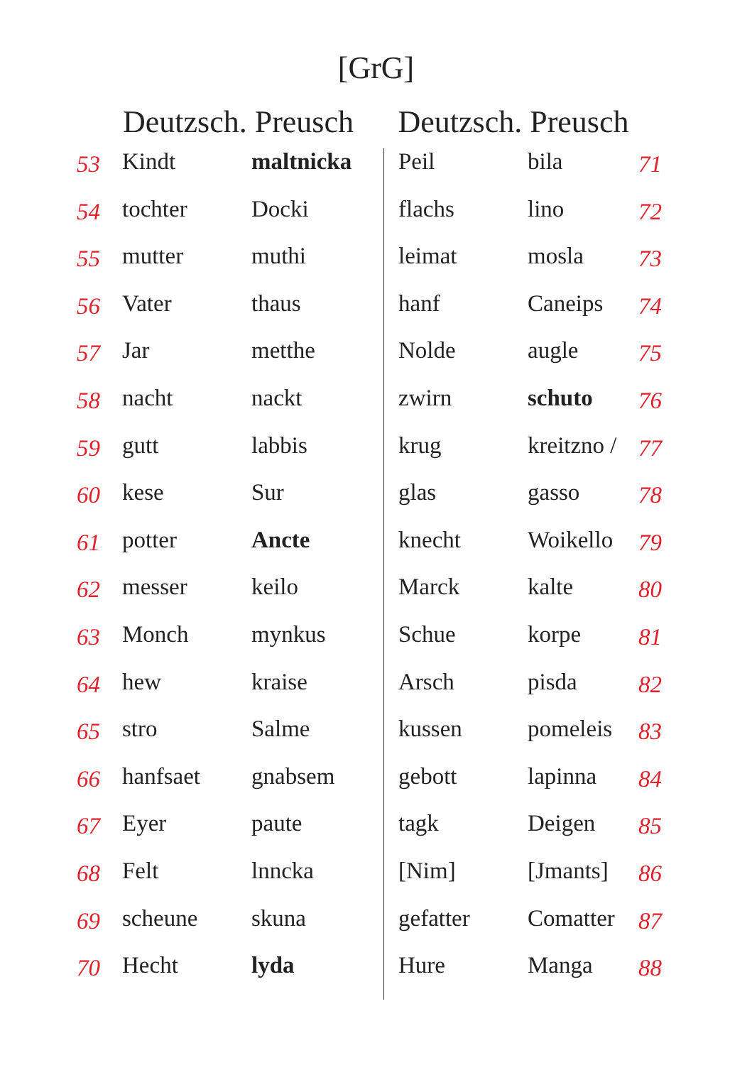[GrG]
| | Deutzsch. Preusch | | Deutzsch. Preusch | | |
| --- | --- | --- | --- | --- | --- |
| 53 | Kindt | maltnicka | Peil | bila | 71 |
| 54 | tochter | Docki | flachs | lino | 72 |
| 55 | mutter | muthi | leimat | mosla | 73 |
| 56 | Vater | thaus | hanf | Caneips | 74 |
| 57 | Jar | metthe | Nolde | augle | 75 |
| 58 | nacht | nackt | zwirn | schuto | 76 |
| 59 | gutt | labbis | krug | kreitzno / | 77 |
| 60 | kese | Sur | glas | gasso | 78 |
| 61 | potter | Ancte | knecht | Woikello | 79 |
| 62 | messer | keilo | Marck | kalte | 80 |
| 63 | Monch | mynkus | Schue | korpe | 81 |
| 64 | hew | kraise | Arsch | pisda | 82 |
| 65 | stro | Salme | kussen | pomeleis | 83 |
| 66 | hanfsaet | gnabsem | gebott | lapinna | 84 |
| 67 | Eyer | paute | tagk | Deigen | 85 |
| 68 | Felt | lnncka | [Nim] | [Jmants] | 86 |
| 69 | scheune | skuna | gefatter | Comatter | 87 |
| 70 | Hecht | lyda | Hure | Manga | 88 |